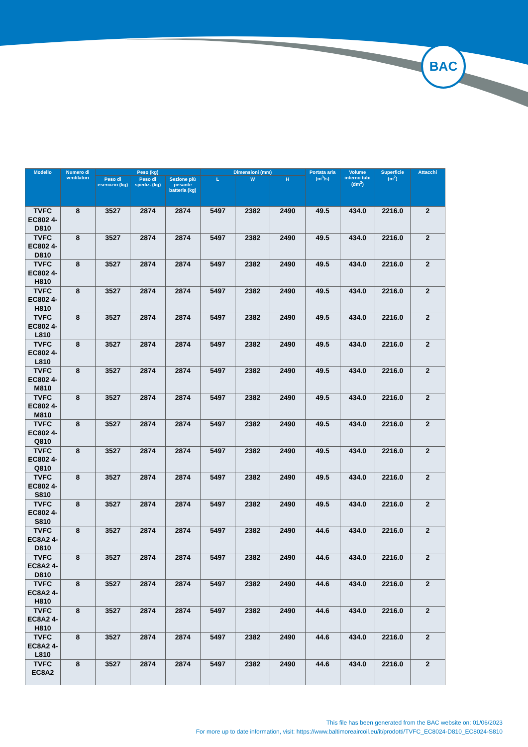BAC
| Modello | Numero di ventilatori | Peso (kg) | | | Dimensioni (mm) | | | Portata aria (m<sup>3</sup>/s) | Volume interno tubi (dm<sup>3</sup>) | Superficie (m<sup>2</sup>) | Attacchi |
| --- | --- | --- | --- | --- | --- | --- | --- | --- | --- | --- | --- |
| | | Peso di esercizio (kg) | Peso di spediz. (kg) | Sezione più pesante batteria (kg) | L | W | H | | | | |
| TVFC EC802 4-D810 | 8 | 3527 | 2874 | 2874 | 5497 | 2382 | 2490 | 49.5 | 434.0 | 2216.0 | 2 |
| TVFC EC802 4-D810 | 8 | 3527 | 2874 | 2874 | 5497 | 2382 | 2490 | 49.5 | 434.0 | 2216.0 | 2 |
| TVFC EC802 4-H810 | 8 | 3527 | 2874 | 2874 | 5497 | 2382 | 2490 | 49.5 | 434.0 | 2216.0 | 2 |
| TVFC EC802 4-H810 | 8 | 3527 | 2874 | 2874 | 5497 | 2382 | 2490 | 49.5 | 434.0 | 2216.0 | 2 |
| TVFC EC802 4-L810 | 8 | 3527 | 2874 | 2874 | 5497 | 2382 | 2490 | 49.5 | 434.0 | 2216.0 | 2 |
| TVFC EC802 4-L810 | 8 | 3527 | 2874 | 2874 | 5497 | 2382 | 2490 | 49.5 | 434.0 | 2216.0 | 2 |
| TVFC EC802 4-M810 | 8 | 3527 | 2874 | 2874 | 5497 | 2382 | 2490 | 49.5 | 434.0 | 2216.0 | 2 |
| TVFC EC802 4-M810 | 8 | 3527 | 2874 | 2874 | 5497 | 2382 | 2490 | 49.5 | 434.0 | 2216.0 | 2 |
| TVFC EC802 4-Q810 | 8 | 3527 | 2874 | 2874 | 5497 | 2382 | 2490 | 49.5 | 434.0 | 2216.0 | 2 |
| TVFC EC802 4-Q810 | 8 | 3527 | 2874 | 2874 | 5497 | 2382 | 2490 | 49.5 | 434.0 | 2216.0 | 2 |
| TVFC EC802 4-S810 | 8 | 3527 | 2874 | 2874 | 5497 | 2382 | 2490 | 49.5 | 434.0 | 2216.0 | 2 |
| TVFC EC802 4-S810 | 8 | 3527 | 2874 | 2874 | 5497 | 2382 | 2490 | 49.5 | 434.0 | 2216.0 | 2 |
| TVFC EC8A2 4-D810 | 8 | 3527 | 2874 | 2874 | 5497 | 2382 | 2490 | 44.6 | 434.0 | 2216.0 | 2 |
| TVFC EC8A2 4-D810 | 8 | 3527 | 2874 | 2874 | 5497 | 2382 | 2490 | 44.6 | 434.0 | 2216.0 | 2 |
| TVFC EC8A2 4-H810 | 8 | 3527 | 2874 | 2874 | 5497 | 2382 | 2490 | 44.6 | 434.0 | 2216.0 | 2 |
| TVFC EC8A2 4-H810 | 8 | 3527 | 2874 | 2874 | 5497 | 2382 | 2490 | 44.6 | 434.0 | 2216.0 | 2 |
| TVFC EC8A2 4-L810 | 8 | 3527 | 2874 | 2874 | 5497 | 2382 | 2490 | 44.6 | 434.0 | 2216.0 | 2 |
| TVFC EC8A2 | 8 | 3527 | 2874 | 2874 | 5497 | 2382 | 2490 | 44.6 | 434.0 | 2216.0 | 2 |
This file has been generated from the BAC website on: 01/06/2023
For more up to date information, visit: https://www.baltimoreaircoil.eu/it/prodotti/TVFC_EC8024-D810_EC8024-S810